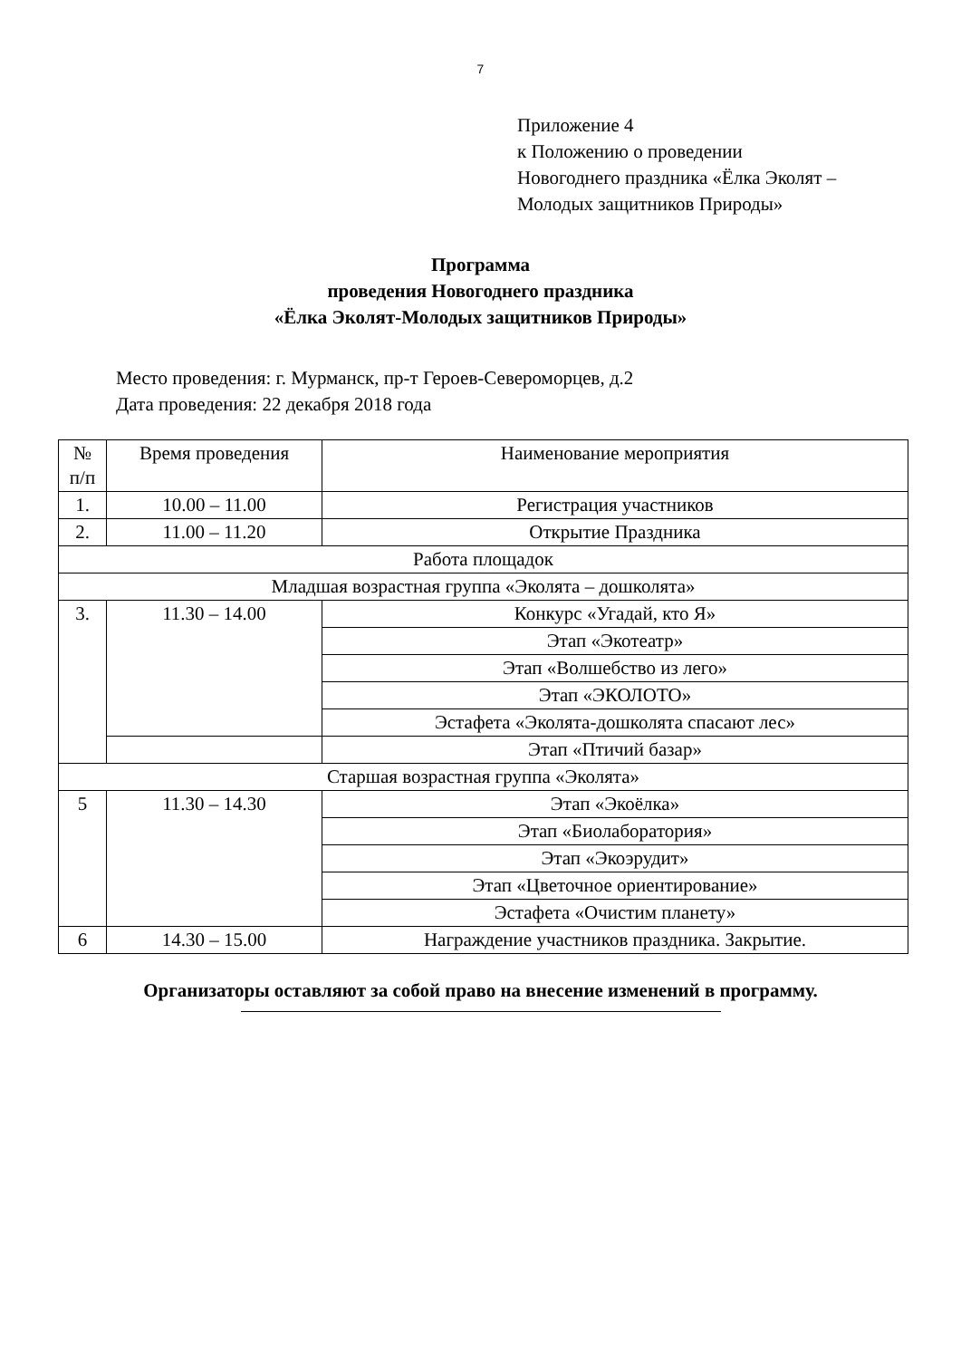7
Приложение 4
к Положению о проведении
Новогоднего праздника «Ёлка Эколят –
Молодых защитников Природы»
Программа
проведения Новогоднего праздника
«Ёлка Эколят-Молодых защитников Природы»
Место проведения: г. Мурманск, пр-т Героев-Североморцев, д.2
Дата проведения: 22 декабря 2018 года
| № п/п | Время проведения | Наименование мероприятия |
| --- | --- | --- |
| 1. | 10.00 – 11.00 | Регистрация участников |
| 2. | 11.00 – 11.20 | Открытие Праздника |
| Работа площадок | | |
| Младшая возрастная группа «Эколята – дошколята» | | |
| 3. | 11.30 – 14.00 | Конкурс «Угадай, кто Я» |
| | | Этап «Экотеатр» |
| | | Этап «Волшебство из лего» |
| | | Этап «ЭКОЛОТО» |
| | | Эстафета «Эколята-дошколята спасают лес» |
| | | Этап «Птичий базар» |
| Старшая возрастная группа «Эколята» | | |
| 5 | 11.30 – 14.30 | Этап «Экоёлка» |
| | | Этап «Биолаборатория» |
| | | Этап «Экоэрудит» |
| | | Этап «Цветочное ориентирование» |
| | | Эстафета «Очистим планету» |
| 6 | 14.30 – 15.00 | Награждение участников праздника. Закрытие. |
Организаторы оставляют за собой право на внесение изменений в программу.